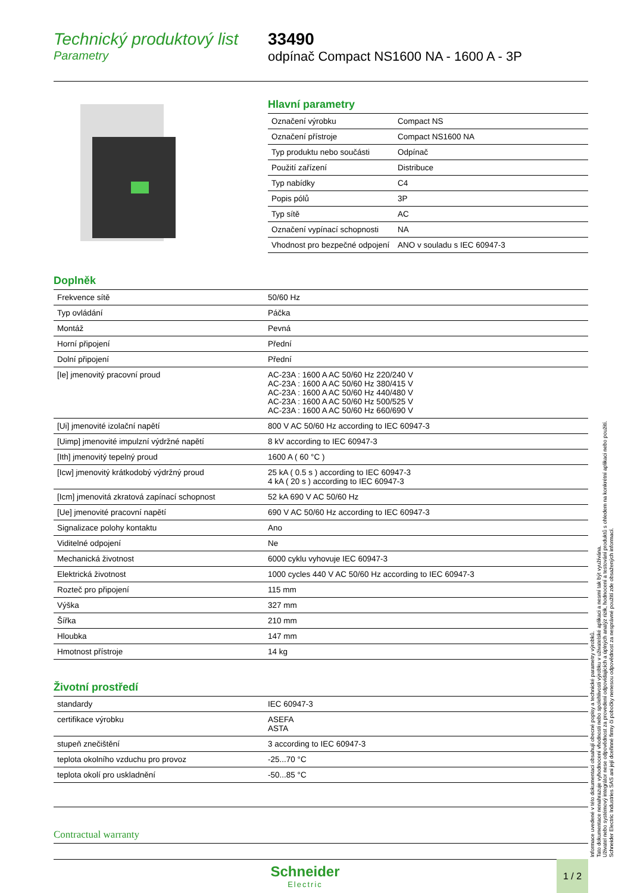Technický produktový list
Parametry
33490
odpínač Compact NS1600 NA - 1600 A - 3P
Hlavní parametry
| Označení výrobku | Compact NS |
| Označení přístroje | Compact NS1600 NA |
| Typ produktu nebo součásti | Odpínač |
| Použití zařízení | Distribuce |
| Typ nabídky | C4 |
| Popis pólů | 3P |
| Typ sítě | AC |
| Označení vypínací schopnosti | NA |
| Vhodnost pro bezpečné odpojení | ANO v souladu s IEC 60947-3 |
Doplněk
| Frekvence sítě | 50/60 Hz |
| Typ ovládání | Páčka |
| Montáž | Pevná |
| Horní připojení | Přední |
| Dolní připojení | Přední |
| [Ie] jmenovitý pracovní proud | AC-23A : 1600 A AC 50/60 Hz 220/240 V AC-23A : 1600 A AC 50/60 Hz 380/415 V AC-23A : 1600 A AC 50/60 Hz 440/480 V AC-23A : 1600 A AC 50/60 Hz 500/525 V AC-23A : 1600 A AC 50/60 Hz 660/690 V |
| [Ui] jmenovité izolační napětí | 800 V AC 50/60 Hz according to IEC 60947-3 |
| [Uimp] jmenovité impulzní výdržné napětí | 8 kV according to IEC 60947-3 |
| [Ith] jmenovitý tepelný proud | 1600 A ( 60 °C ) |
| [Icw] jmenovitý krátkodobý výdržný proud | 25 kA ( 0.5 s ) according to IEC 60947-3 4 kA ( 20 s ) according to IEC 60947-3 |
| [Icm] jmenovitá zkratová zapínací schopnost | 52 kA 690 V AC 50/60 Hz |
| [Ue] jmenovité pracovní napětí | 690 V AC 50/60 Hz according to IEC 60947-3 |
| Signalizace polohy kontaktu | Ano |
| Viditelné odpojení | Ne |
| Mechanická životnost | 6000 cyklu vyhovuje IEC 60947-3 |
| Elektrická životnost | 1000 cycles 440 V AC 50/60 Hz according to IEC 60947-3 |
| Rozteč pro připojení | 115 mm |
| Výška | 327 mm |
| Šířka | 210 mm |
| Hloubka | 147 mm |
| Hmotnost přístroje | 14 kg |
Životní prostředí
| standardy | IEC 60947-3 |
| certifikace výrobku | ASEFA ASTA |
| stupeň znečištění | 3 according to IEC 60947-3 |
| teplota okolního vzduchu pro provoz | -25...70 °C |
| teplota okolí pro uskladnění | -50...85 °C |
Contractual warranty
Informace uvedené v této dokumentaci obsahují obecné popisy a technické parametry výrobků.
Tato dokumentace nenahrazuje vyhodnocení vhodnosti nebo spolehlivosti výrobku v uživatelské aplikaci a nesmí tak být využívána.
Uživatel nebo systémový integrátor nese odpovědnost za provedení odpovídajících a úplných analýz rizik, hodnocení a testování produktů s ohledem na konkrétní aplikaci nebo použití.
Schneider Electric Industries SAS ani její dceřinné firmy či pobočky nenesou odpovědnost za nesprávné použití zde obsažených informací.
Schneider
Electric
1 / 2